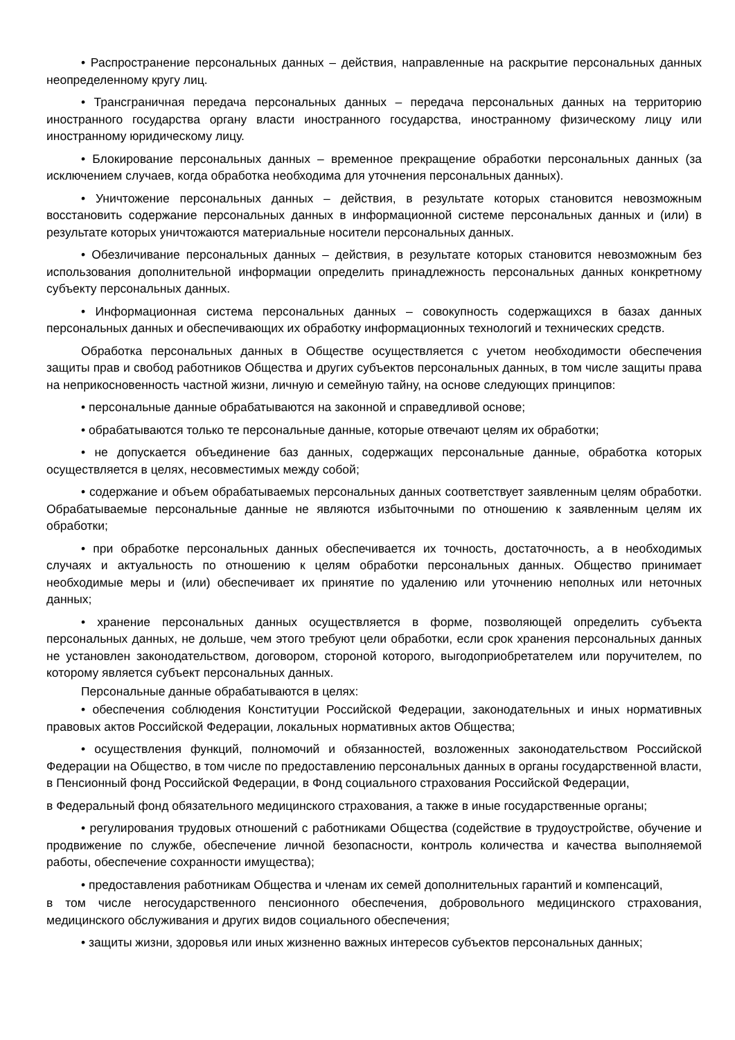• Распространение персональных данных – действия, направленные на раскрытие персональных данных неопределенному кругу лиц.
• Трансграничная передача персональных данных – передача персональных данных на территорию иностранного государства органу власти иностранного государства, иностранному физическому лицу или иностранному юридическому лицу.
• Блокирование персональных данных – временное прекращение обработки персональных данных (за исключением случаев, когда обработка необходима для уточнения персональных данных).
• Уничтожение персональных данных – действия, в результате которых становится невозможным восстановить содержание персональных данных в информационной системе персональных данных и (или) в результате которых уничтожаются материальные носители персональных данных.
• Обезличивание персональных данных – действия, в результате которых становится невозможным без использования дополнительной информации определить принадлежность персональных данных конкретному субъекту персональных данных.
• Информационная система персональных данных – совокупность содержащихся в базах данных персональных данных и обеспечивающих их обработку информационных технологий и технических средств.
Обработка персональных данных в Обществе осуществляется с учетом необходимости обеспечения защиты прав и свобод работников Общества и других субъектов персональных данных, в том числе защиты права на неприкосновенность частной жизни, личную и семейную тайну, на основе следующих принципов:
• персональные данные обрабатываются на законной и справедливой основе;
• обрабатываются только те персональные данные, которые отвечают целям их обработки;
• не допускается объединение баз данных, содержащих персональные данные, обработка которых осуществляется в целях, несовместимых между собой;
• содержание и объем обрабатываемых персональных данных соответствует заявленным целям обработки. Обрабатываемые персональные данные не являются избыточными по отношению к заявленным целям их обработки;
• при обработке персональных данных обеспечивается их точность, достаточность, а в необходимых случаях и актуальность по отношению к целям обработки персональных данных. Общество принимает необходимые меры и (или) обеспечивает их принятие по удалению или уточнению неполных или неточных данных;
• хранение персональных данных осуществляется в форме, позволяющей определить субъекта персональных данных, не дольше, чем этого требуют цели обработки, если срок хранения персональных данных не установлен законодательством, договором, стороной которого, выгодоприобретателем или поручителем, по которому является субъект персональных данных.
Персональные данные обрабатываются в целях:
• обеспечения соблюдения Конституции Российской Федерации, законодательных и иных нормативных правовых актов Российской Федерации, локальных нормативных актов Общества;
• осуществления функций, полномочий и обязанностей, возложенных законодательством Российской Федерации на Общество, в том числе по предоставлению персональных данных в органы государственной власти, в Пенсионный фонд Российской Федерации, в Фонд социального страхования Российской Федерации,
в Федеральный фонд обязательного медицинского страхования, а также в иные государственные органы;
• регулирования трудовых отношений с работниками Общества (содействие в трудоустройстве, обучение и продвижение по службе, обеспечение личной безопасности, контроль количества и качества выполняемой работы, обеспечение сохранности имущества);
• предоставления работникам Общества и членам их семей дополнительных гарантий и компенсаций,
в том числе негосударственного пенсионного обеспечения, добровольного медицинского страхования, медицинского обслуживания и других видов социального обеспечения;
• защиты жизни, здоровья или иных жизненно важных интересов субъектов персональных данных;